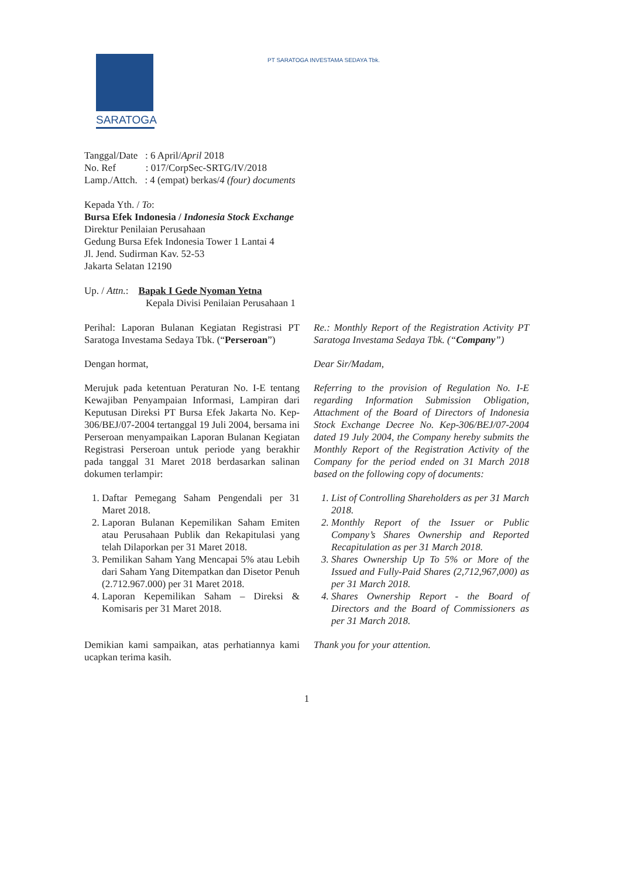SARATOGA
PT SARATOGA INVESTAMA SEDAYA Tbk.
Tanggal/Date : 6 April/April 2018
No. Ref : 017/CorpSec-SRTG/IV/2018
Lamp./Attch. : 4 (empat) berkas/4 (four) documents
Kepada Yth. / To:
Bursa Efek Indonesia / Indonesia Stock Exchange
Direktur Penilaian Perusahaan
Gedung Bursa Efek Indonesia Tower 1 Lantai 4
Jl. Jend. Sudirman Kav. 52-53
Jakarta Selatan 12190
Up. / Attn.: Bapak I Gede Nyoman Yetna
Kepala Divisi Penilaian Perusahaan 1
Perihal: Laporan Bulanan Kegiatan Registrasi PT Saratoga Investama Sedaya Tbk. (“Perseroan”)
Re.: Monthly Report of the Registration Activity PT Saratoga Investama Sedaya Tbk. (“Company”)
Dengan hormat, Dear Sir/Madam,
Merujuk pada ketentuan Peraturan No. I-E tentang Kewajiban Penyampaian Informasi, Lampiran dari Keputusan Direksi PT Bursa Efek Jakarta No. Kep-306/BEJ/07-2004 tertanggal 19 Juli 2004, bersama ini Perseroan menyampaikan Laporan Bulanan Kegiatan Registrasi Perseroan untuk periode yang berakhir pada tanggal 31 Maret 2018 berdasarkan salinan dokumen terlampir:
Referring to the provision of Regulation No. I-E regarding Information Submission Obligation, Attachment of the Board of Directors of Indonesia Stock Exchange Decree No. Kep-306/BEJ/07-2004 dated 19 July 2004, the Company hereby submits the Monthly Report of the Registration Activity of the Company for the period ended on 31 March 2018 based on the following copy of documents:
1. Daftar Pemegang Saham Pengendali per 31 Maret 2018.
2. Laporan Bulanan Kepemilikan Saham Emiten atau Perusahaan Publik dan Rekapitulasi yang telah Dilaporkan per 31 Maret 2018.
3. Pemilikan Saham Yang Mencapai 5% atau Lebih dari Saham Yang Ditempatkan dan Disetor Penuh (2.712.967.000) per 31 Maret 2018.
4. Laporan Kepemilikan Saham – Direksi & Komisaris per 31 Maret 2018.
1. List of Controlling Shareholders as per 31 March 2018.
2. Monthly Report of the Issuer or Public Company’s Shares Ownership and Reported Recapitulation as per 31 March 2018.
3. Shares Ownership Up To 5% or More of the Issued and Fully-Paid Shares (2,712,967,000) as per 31 March 2018.
4. Shares Ownership Report - the Board of Directors and the Board of Commissioners as per 31 March 2018.
Demikian kami sampaikan, atas perhatiannya kami ucapkan terima kasih.
Thank you for your attention.
1